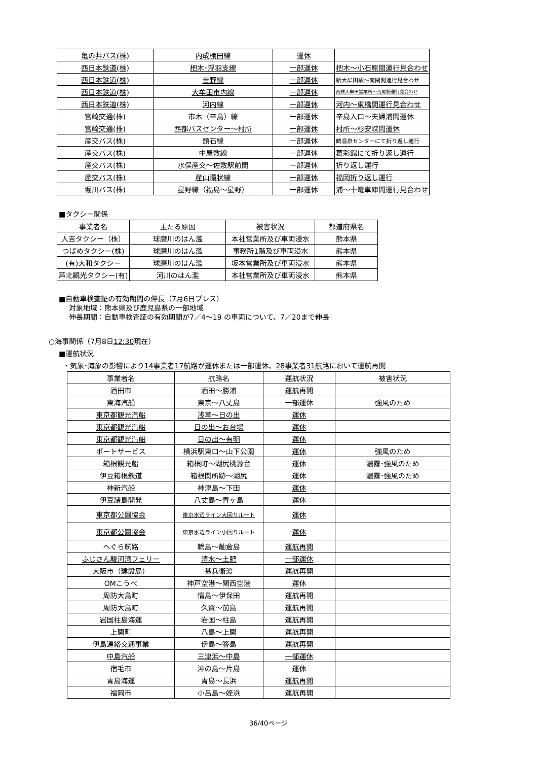| 亀の井バス(株) | 内成棚田線 | 運休 | |
| 西日本鉄道(株) | 杷木･浮羽支線 | 一部運休 | 杷木～小石原間運行見合わせ |
| 西日本鉄道(株) | 吉野線 | 一部運休 | 新大牟田駅～南関間運行見合わせ |
| 西日本鉄道(株) | 大牟田市内線 | 一部運休 | 西鉄大牟田営業所～荒尾駅運行見合わせ |
| 西日本鉄道(株) | 河内線 | 一部運休 | 河内～東橋間運行見合わせ |
| 宮崎交通(株) | 市木（辛島）線 | 一部運休 | 辛島入口～夫婦浦間運休 |
| 宮崎交通(株) | 西都バスセンター～村所 | 一部運休 | 村所～杉安峡間運休 |
| 産交バス(株) | 頭石線 | 一部運休 | 鶴温泉センターにて折り返し運行 |
| 産交バス(株) | 中屋敷線 | 一部運休 | 葛彩館にて折り返し運行 |
| 産交バス(株) | 水俣産交～佐敷駅前間 | 一部運休 | 折り返し運行 |
| 産交バス(株) | 産山環状線 | 一部運休 | 福岡折り返し運行 |
| 堀川バス(株) | 星野線（福島～星野） | 一部運休 | 浦～十篭車庫間運行見合わせ |
■タクシー関係
| 事業者名 | 主たる原因 | 被害状況 | 都道府県名 |
| --- | --- | --- | --- |
| 人吉タクシー（株） | 球磨川のはん濫 | 本社営業所及び車両浸水 | 熊本県 |
| つばめタクシー(株) | 球磨川のはん濫 | 事務所1階及び車両浸水 | 熊本県 |
| (有)大和タクシー | 球磨川のはん濫 | 坂本営業所及び車両浸水 | 熊本県 |
| 芦北観光タクシー(有) | 河川のはん濫 | 本社営業所及び車両浸水 | 熊本県 |
■自動車検査証の有効期間の伸長（7月6日プレス）
対象地域：熊本県及び鹿児島県の一部地域
伸長期間：自動車検査証の有効期間が7／4～19 の車両について、7／20まで伸長
○海事関係（7月8日12:30現在）
■運航状況
・気象･海象の影響により14事業者17航路が運休または一部運休、28事業者31航路において運航再開
| 事業者名 | 航路名 | 運航状況 | 被害状況 |
| --- | --- | --- | --- |
| 酒田市 | 酒田～勝浦 | 運航再開 | |
| 東海汽船 | 東京～八丈島 | 一部運休 | 強風のため |
| 東京都観光汽船 | 浅草～日の出 | 運休 | |
| 東京都観光汽船 | 日の出～お台場 | 運休 | |
| 東京都観光汽船 | 日の出～有明 | 運休 | |
| ポートサービス | 横浜駅東口～山下公園 | 運休 | 強風のため |
| 箱根観光船 | 箱根町～湖尻桃源台 | 運休 | 濃霧･強風のため |
| 伊豆箱根鉄道 | 箱根関所跡～湖尻 | 運休 | 濃霧･強風のため |
| 神新汽船 | 神津島～下田 | 運休 | |
| 伊豆諸島開発 | 八丈島～青ヶ島 | 運休 | |
| 東京都公園協会 | 東京水辺ライン大回りルート | 運休 | |
| 東京都公園協会 | 東京水辺ライン小回りルート | 運休 | |
| へぐら航路 | 輪島～舳倉島 | 運航再開 | |
| ふじさん駿河湾フェリー | 清水～土肥 | 一部運休 | |
| 大阪市（建設局） | 甚兵衛渡 | 運航再開 | |
| OMこうべ | 神戸空港～関西空港 | 運休 | |
| 周防大島町 | 情島～伊保田 | 運航再開 | |
| 周防大島町 | 久賀～前島 | 運航再開 | |
| 岩国柱島海運 | 岩国～柱島 | 運航再開 | |
| 上関町 | 八島～上関 | 運航再開 | |
| 伊島連絡交通事業 | 伊島～答島 | 運航再開 | |
| 中島汽船 | 三津浜～中島 | 一部運休 | |
| 宿毛市 | 沖の島～片島 | 運休 | |
| 青島海運 | 青島～長浜 | 運航再開 | |
| 福岡市 | 小呂島～姪浜 | 運航再開 | |
36/40ページ